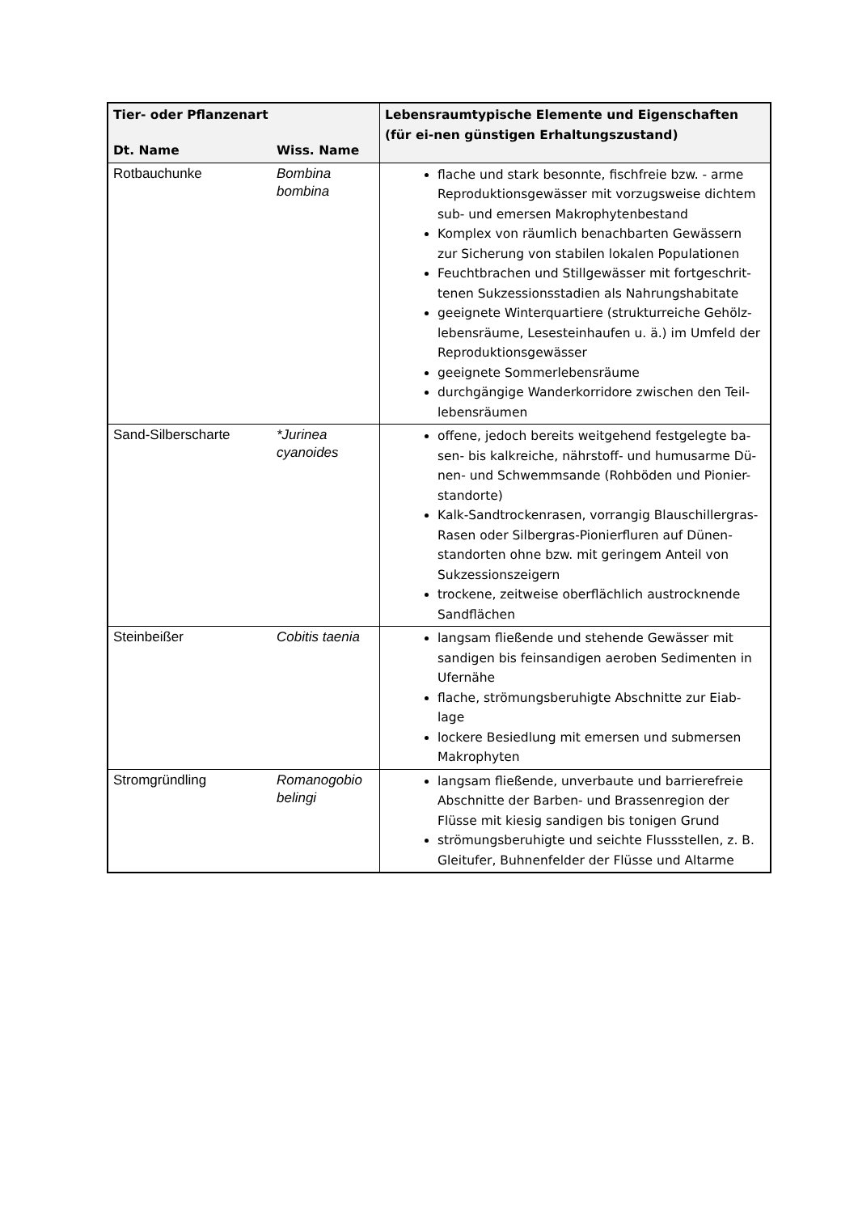| Tier- oder Pflanzenart | | Lebensraumtypische Elemente und Eigenschaften (für ei-nen günstigen Erhaltungszustand) |
| --- | --- | --- |
| Dt. Name | Wiss. Name | |
| Rotbauchunke | Bombina bombina | flache und stark besonnte, fischfreie bzw. - arme Reproduktionsgewässer mit vorzugsweise dichtem sub- und emersen Makrophytenbestand Komplex von räumlich benachbarten Gewässern zur Sicherung von stabilen lokalen Populationen Feuchtbrachen und Stillgewässer mit fortgeschrit-tenen Sukzessionsstadien als Nahrungshabitate geeignete Winterquartiere (strukturreiche Gehölz-lebensräume, Lesesteinhaufen u. ä.) im Umfeld der Reproduktionsgewässer geeignete Sommerlebensräume durchgängige Wanderkorridore zwischen den Teil-lebensräumen |
| Sand-Silberscharte | *Jurinea cyanoides | offene, jedoch bereits weitgehend festgelegte ba-sen- bis kalkreiche, nährstoff- und humusarme Dü-nen- und Schwemmsande (Rohböden und Pionier-standorte) Kalk-Sandtrockenrasen, vorrangig Blauschillergras-Rasen oder Silbergras-Pionierfluren auf Dünen-standorten ohne bzw. mit geringem Anteil von Sukzessionszeigern trockene, zeitweise oberflächlich austrocknende Sandflächen |
| Steinbeißer | Cobitis taenia | langsam fließende und stehende Gewässer mit sandigen bis feinsandigen aeroben Sedimenten in Ufernähe flache, strömungsberuhigte Abschnitte zur Eiab-lage lockere Besiedlung mit emersen und submersen Makrophyten |
| Stromgründling | Romanogobio belingi | langsam fließende, unverbaute und barrierefreie Abschnitte der Barben- und Brassenregion der Flüsse mit kiesig sandigen bis tonigen Grund strömungsberuhigte und seichte Flussstellen, z. B. Gleitufer, Buhnenfelder der Flüsse und Altarme |